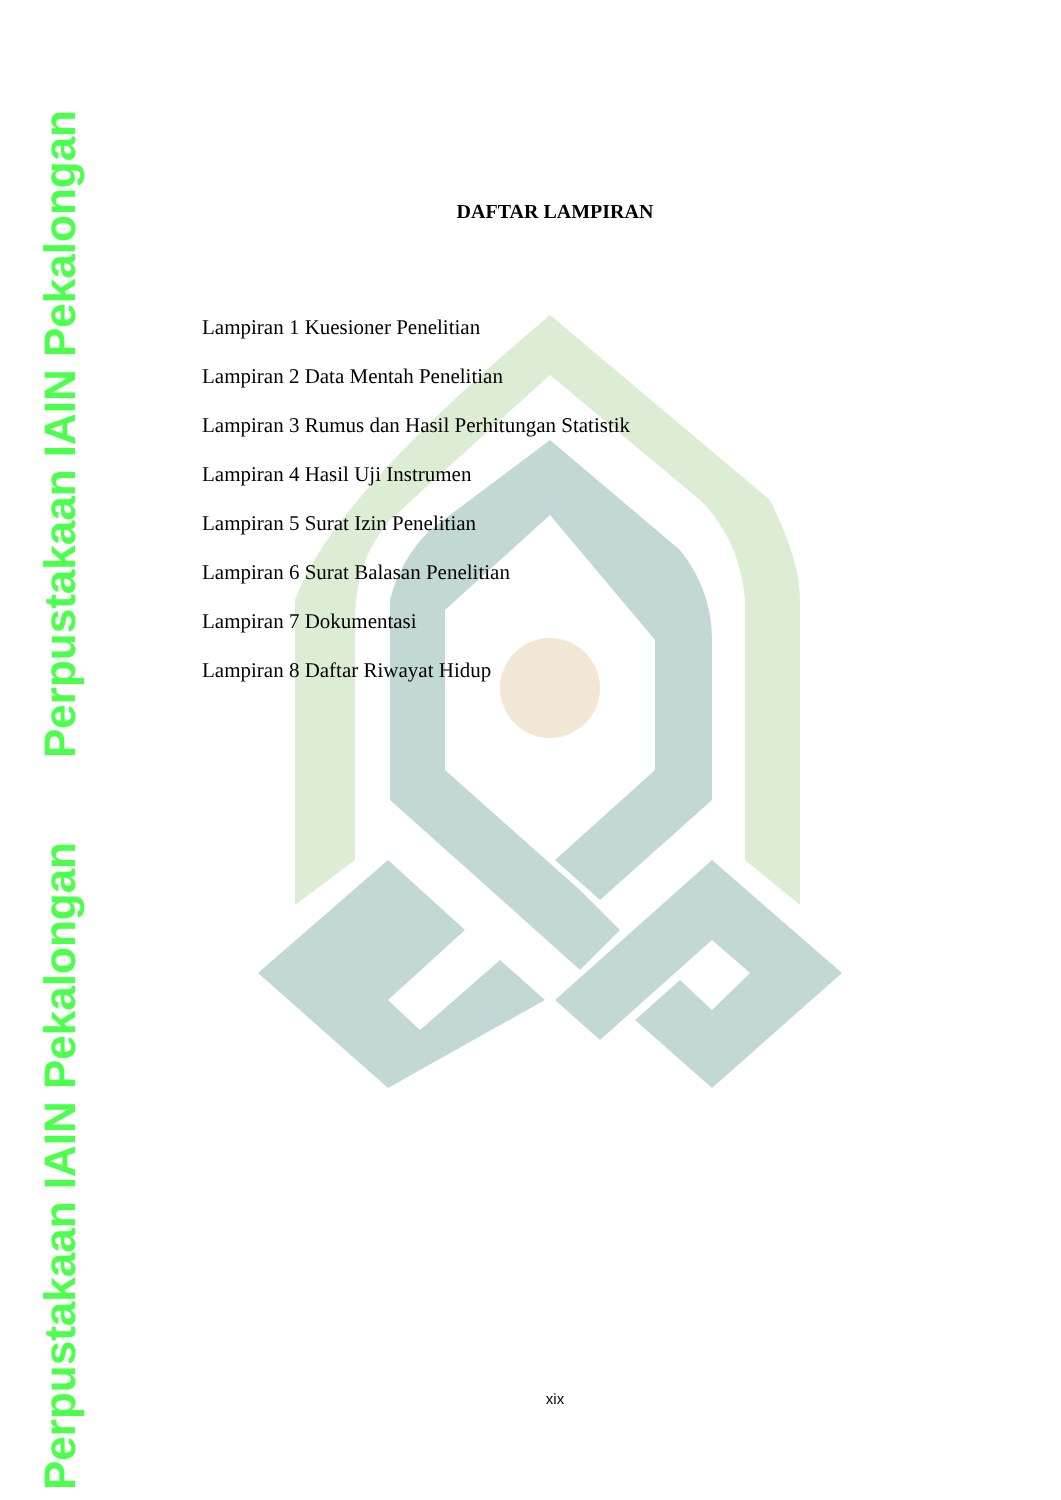Perpustakaan IAIN Pekalongan
Perpustakaan IAIN Pekalongan
DAFTAR LAMPIRAN
Lampiran 1 Kuesioner Penelitian
Lampiran 2 Data Mentah Penelitian
Lampiran 3 Rumus dan Hasil Perhitungan Statistik
Lampiran 4 Hasil Uji Instrumen
Lampiran 5 Surat Izin Penelitian
Lampiran 6 Surat Balasan Penelitian
Lampiran 7 Dokumentasi
Lampiran 8 Daftar Riwayat Hidup
xix